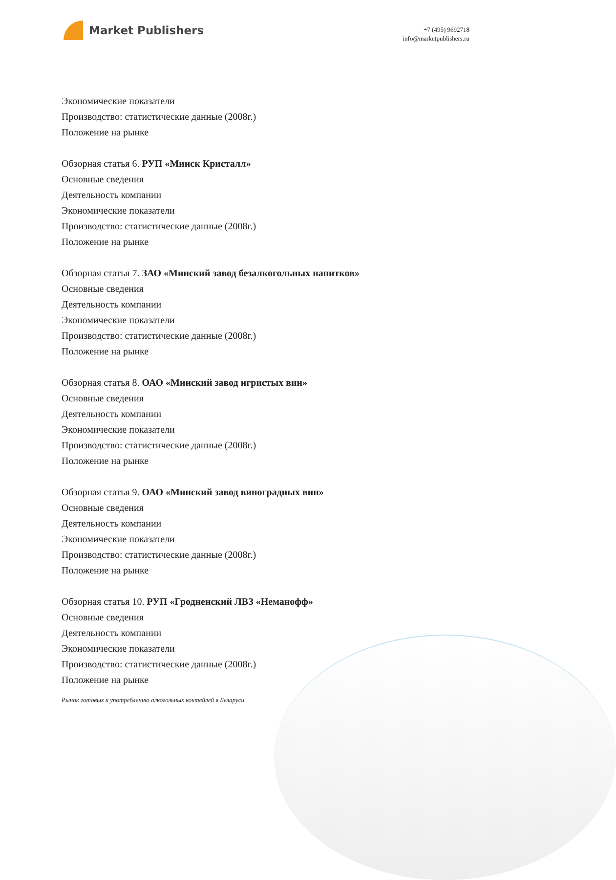Market Publishers
+7 (495) 9692718
info@marketpublishers.ru
Экономические показатели
Производство: статистические данные (2008г.)
Положение на рынке
Обзорная статья 6. РУП «Минск Кристалл»
Основные сведения
Деятельность компании
Экономические показатели
Производство: статистические данные (2008г.)
Положение на рынке
Обзорная статья 7. ЗАО «Минский завод безалкогольных напитков»
Основные сведения
Деятельность компании
Экономические показатели
Производство: статистические данные (2008г.)
Положение на рынке
Обзорная статья 8. ОАО «Минский завод игристых вин»
Основные сведения
Деятельность компании
Экономические показатели
Производство: статистические данные (2008г.)
Положение на рынке
Обзорная статья 9. ОАО «Минский завод виноградных вин»
Основные сведения
Деятельность компании
Экономические показатели
Производство: статистические данные (2008г.)
Положение на рынке
Обзорная статья 10. РУП «Гродненский ЛВЗ «Неманофф»
Основные сведения
Деятельность компании
Экономические показатели
Производство: статистические данные (2008г.)
Положение на рынке
Рынок готовых к употреблению алкогольных коктейлей в Беларуси